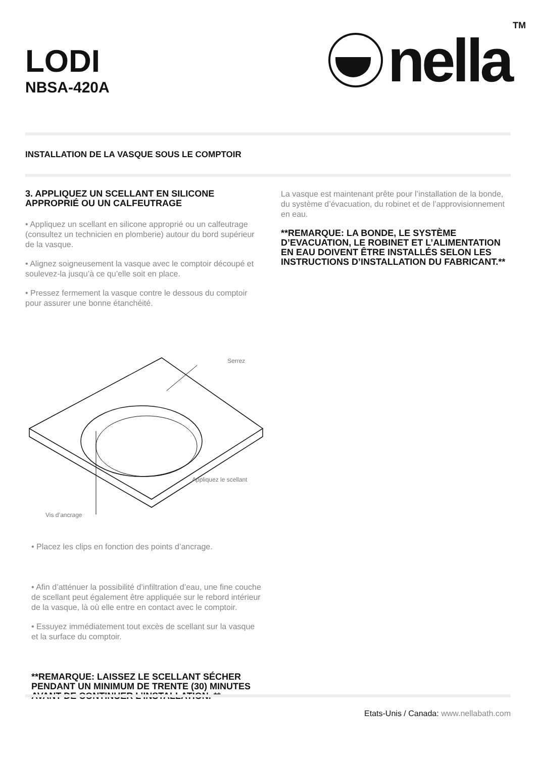LODI
NBSA-420A
nella
TM
INSTALLATION DE LA VASQUE SOUS LE COMPTOIR
3. APPLIQUEZ UN SCELLANT EN SILICONE APPROPRIÉ OU UN CALFEUTRAGE
• Appliquez un scellant en silicone approprié ou un calfeutrage (consultez un technicien en plomberie) autour du bord supérieur de la vasque.
• Alignez soigneusement la vasque avec le comptoir découpé et soulevez-la jusqu’à ce qu’elle soit en place.
• Pressez fermement la vasque contre le dessous du comptoir pour assurer une bonne étanchéité.
Serrez
Appliquez le scellant
Vis d’ancrage
• Placez les clips en fonction des points d’ancrage.
• Afin d’atténuer la possibilité d’infiltration d’eau, une fine couche de scellant peut également être appliquée sur le rebord intérieur de la vasque, là où elle entre en contact avec le comptoir.
• Essuyez immédiatement tout excès de scellant sur la vasque et la surface du comptoir.
**REMARQUE: LAISSEZ LE SCELLANT SÉCHER PENDANT UN MINIMUM DE TRENTE (30) MINUTES AVANT DE CONTINUER L’INSTALLATION. **
La vasque est maintenant prête pour l’installation de la bonde, du système d’évacuation, du robinet et de l’approvisionnement en eau.
**REMARQUE: LA BONDE, LE SYSTÈME D’EVACUATION, LE ROBINET ET L’ALIMENTATION EN EAU DOIVENT ÊTRE INSTALLÉS SELON LES INSTRUCTIONS D’INSTALLATION DU FABRICANT.**
Etats-Unis / Canada: www.nellabath.com